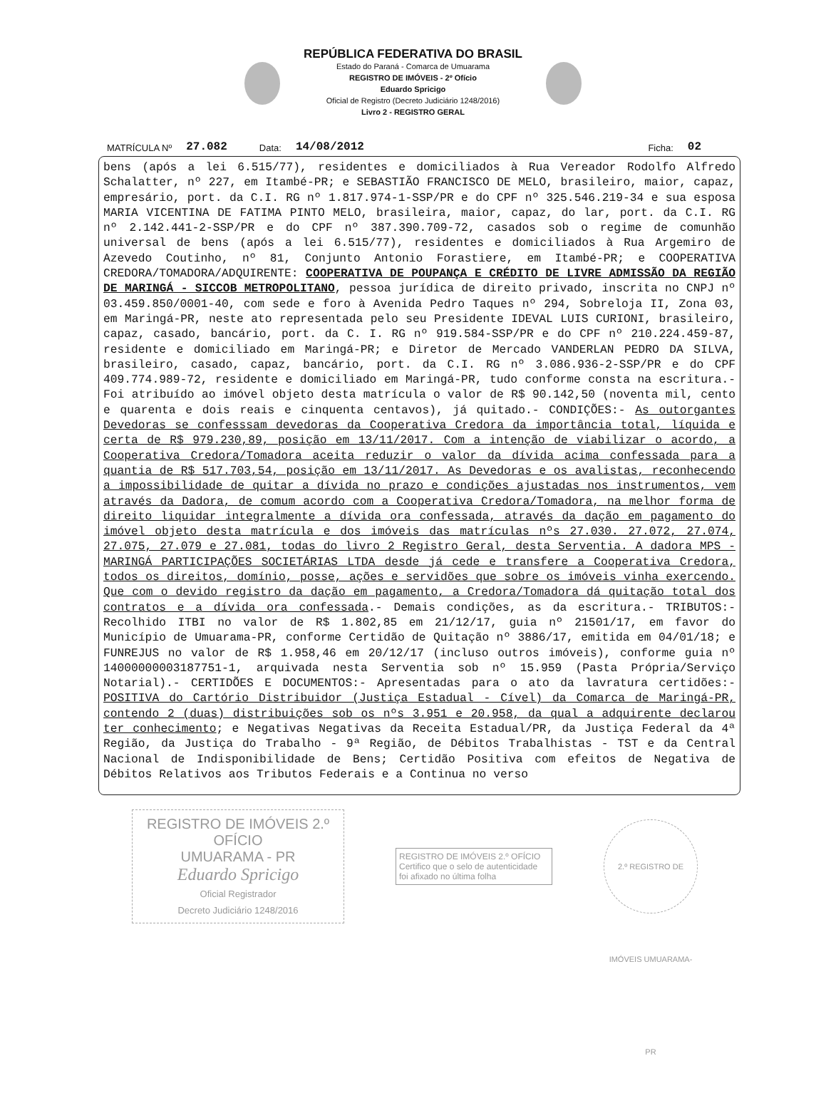REPÚBLICA FEDERATIVA DO BRASIL
Estado do Paraná - Comarca de Umuarama
REGISTRO DE IMÓVEIS - 2º Ofício
Eduardo Spricigo
Oficial de Registro (Decreto Judiciário 1248/2016)
Livro 2 - REGISTRO GERAL
MATRÍCULA Nº 27.082 Data: 14/08/2012 Ficha: 02
bens (após a lei 6.515/77), residentes e domiciliados à Rua Vereador Rodolfo Alfredo Schalatter, nº 227, em Itambé-PR; e SEBASTIÃO FRANCISCO DE MELO, brasileiro, maior, capaz, empresário, port. da C.I. RG nº 1.817.974-1-SSP/PR e do CPF nº 325.546.219-34 e sua esposa MARIA VICENTINA DE FATIMA PINTO MELO, brasileira, maior, capaz, do lar, port. da C.I. RG nº 2.142.441-2-SSP/PR e do CPF nº 387.390.709-72, casados sob o regime de comunhão universal de bens (após a lei 6.515/77), residentes e domiciliados à Rua Argemiro de Azevedo Coutinho, nº 81, Conjunto Antonio Forastiere, em Itambé-PR; e COOPERATIVA CREDORA/TOMADORA/ADQUIRENTE: COOPERATIVA DE POUPANÇA E CRÉDITO DE LIVRE ADMISSÃO DA REGIÃO DE MARINGÁ - SICCOB METROPOLITANO, pessoa jurídica de direito privado, inscrita no CNPJ nº 03.459.850/0001-40, com sede e foro à Avenida Pedro Taques nº 294, Sobreloja II, Zona 03, em Maringá-PR, neste ato representada pelo seu Presidente IDEVAL LUIS CURIONI, brasileiro, capaz, casado, bancário, port. da C. I. RG nº 919.584-SSP/PR e do CPF nº 210.224.459-87, residente e domiciliado em Maringá-PR; e Diretor de Mercado VANDERLAN PEDRO DA SILVA, brasileiro, casado, capaz, bancário, port. da C.I. RG nº 3.086.936-2-SSP/PR e do CPF 409.774.989-72, residente e domiciliado em Maringá-PR, tudo conforme consta na escritura.- Foi atribuído ao imóvel objeto desta matrícula o valor de R$ 90.142,50 (noventa mil, cento e quarenta e dois reais e cinquenta centavos), já quitado.- CONDIÇÕES:- As outorgantes Devedoras se confesssam devedoras da Cooperativa Credora da importância total, líquida e certa de R$ 979.230,89, posição em 13/11/2017. Com a intenção de viabilizar o acordo, a Cooperativa Credora/Tomadora aceita reduzir o valor da dívida acima confessada para a quantia de R$ 517.703,54, posição em 13/11/2017. As Devedoras e os avalistas, reconhecendo a impossibilidade de quitar a dívida no prazo e condições ajustadas nos instrumentos, vem através da Dadora, de comum acordo com a Cooperativa Credora/Tomadora, na melhor forma de direito liquidar integralmente a dívida ora confessada, através da dação em pagamento do imóvel objeto desta matrícula e dos imóveis das matrículas nºs 27.030. 27.072, 27.074, 27.075, 27.079 e 27.081, todas do livro 2 Registro Geral, desta Serventia. A dadora MPS - MARINGÁ PARTICIPAÇÕES SOCIETÁRIAS LTDA desde já cede e transfere a Cooperativa Credora, todos os direitos, domínio, posse, ações e servidões que sobre os imóveis vinha exercendo. Que com o devido registro da dação em pagamento, a Credora/Tomadora dá quitação total dos contratos e a dívida ora confessada.- Demais condições, as da escritura.- TRIBUTOS:- Recolhido ITBI no valor de R$ 1.802,85 em 21/12/17, guia nº 21501/17, em favor do Município de Umuarama-PR, conforme Certidão de Quitação nº 3886/17, emitida em 04/01/18; e FUNREJUS no valor de R$ 1.958,46 em 20/12/17 (incluso outros imóveis), conforme guia nº 14000000003187751-1, arquivada nesta Serventia sob nº 15.959 (Pasta Própria/Serviço Notarial).- CERTIDÕES E DOCUMENTOS:- Apresentadas para o ato da lavratura certidões:- POSITIVA do Cartório Distribuidor (Justiça Estadual - Cível) da Comarca de Maringá-PR, contendo 2 (duas) distribuições sob os nºs 3.951 e 20.958, da qual a adquirente declarou ter conhecimento; e Negativas Negativas da Receita Estadual/PR, da Justiça Federal da 4ª Região, da Justiça do Trabalho - 9ª Região, de Débitos Trabalhistas - TST e da Central Nacional de Indisponibilidade de Bens; Certidão Positiva com efeitos de Negativa de Débitos Relativos aos Tributos Federais e a Continua no verso
REGISTRO DE IMÓVEIS 2.º OFÍCIO
UMUARAMA - PR
Eduardo Spricigo
Oficial Registrador
Decreto Judiciário 1248/2016
REGISTRO DE IMÓVEIS 2.º OFÍCIO
Certifico que o selo de autenticidade foi afixado no última folha
2.º REGISTRO DE IMÓVEIS UMUARAMA-PR